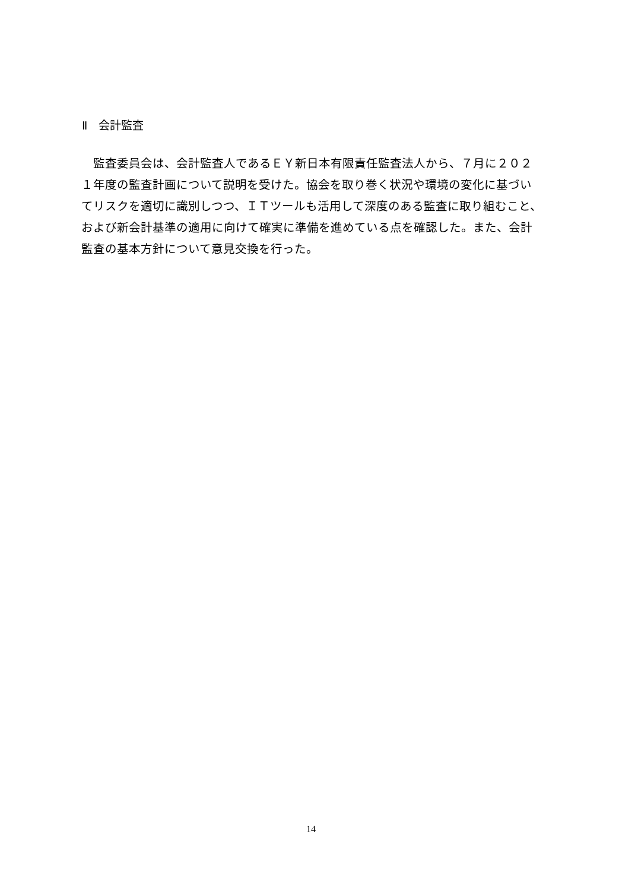Ⅱ　会計監査
　監査委員会は、会計監査人であるＥＹ新日本有限責任監査法人から、７月に２０２１年度の監査計画について説明を受けた。協会を取り巻く状況や環境の変化に基づいてリスクを適切に識別しつつ、ＩＴツールも活用して深度のある監査に取り組むこと、および新会計基準の適用に向けて確実に準備を進めている点を確認した。また、会計監査の基本方針について意見交換を行った。
14